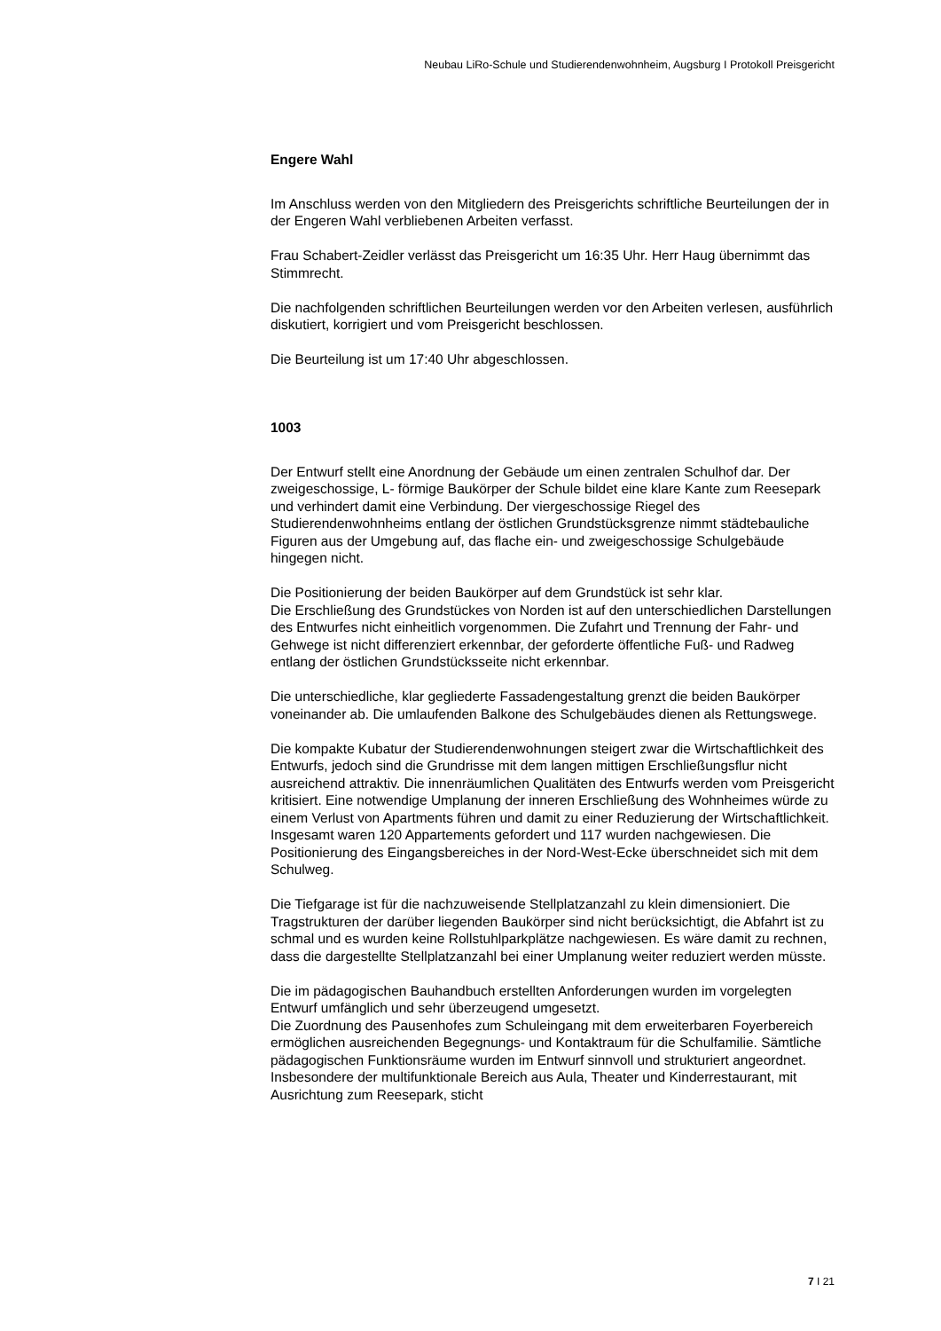Neubau LiRo-Schule und Studierendenwohnheim, Augsburg I Protokoll Preisgericht
Engere Wahl
Im Anschluss werden von den Mitgliedern des Preisgerichts schriftliche Beurteilungen der in der Engeren Wahl verbliebenen Arbeiten verfasst.
Frau Schabert-Zeidler verlässt das Preisgericht um 16:35 Uhr. Herr Haug übernimmt das Stimmrecht.
Die nachfolgenden schriftlichen Beurteilungen werden vor den Arbeiten verlesen, ausführlich diskutiert, korrigiert und vom Preisgericht beschlossen.
Die Beurteilung ist um 17:40 Uhr abgeschlossen.
1003
Der Entwurf stellt eine Anordnung der Gebäude um einen zentralen Schulhof dar. Der zweigeschossige, L- förmige Baukörper der Schule bildet eine klare Kante zum Reesepark und verhindert damit eine Verbindung. Der viergeschossige Riegel des Studierendenwohnheims entlang der östlichen Grundstücksgrenze nimmt städtebauliche Figuren aus der Umgebung auf, das flache ein- und zweigeschossige Schulgebäude hingegen nicht.
Die Positionierung der beiden Baukörper auf dem Grundstück ist sehr klar.
Die Erschließung des Grundstückes von Norden ist auf den unterschiedlichen Darstellungen des Entwurfes nicht einheitlich vorgenommen. Die Zufahrt und Trennung der Fahr- und Gehwege ist nicht differenziert erkennbar, der geforderte öffentliche Fuß- und Radweg entlang der östlichen Grundstücksseite nicht erkennbar.
Die unterschiedliche, klar gegliederte Fassadengestaltung grenzt die beiden Baukörper voneinander ab. Die umlaufenden Balkone des Schulgebäudes dienen als Rettungswege.
Die kompakte Kubatur der Studierendenwohnungen steigert zwar die Wirtschaftlichkeit des Entwurfs, jedoch sind die Grundrisse mit dem langen mittigen Erschließungsflur nicht ausreichend attraktiv. Die innenräumlichen Qualitäten des Entwurfs werden vom Preisgericht kritisiert. Eine notwendige Umplanung der inneren Erschließung des Wohnheimes würde zu einem Verlust von Apartments führen und damit zu einer Reduzierung der Wirtschaftlichkeit. Insgesamt waren 120 Appartements gefordert und 117 wurden nachgewiesen. Die Positionierung des Eingangsbereiches in der Nord-West-Ecke überschneidet sich mit dem Schulweg.
Die Tiefgarage ist für die nachzuweisende Stellplatzanzahl zu klein dimensioniert. Die Tragstrukturen der darüber liegenden Baukörper sind nicht berücksichtigt, die Abfahrt ist zu schmal und es wurden keine Rollstuhlparkplätze nachgewiesen. Es wäre damit zu rechnen, dass die dargestellte Stellplatzanzahl bei einer Umplanung weiter reduziert werden müsste.
Die im pädagogischen Bauhandbuch erstellten Anforderungen wurden im vorgelegten Entwurf umfänglich und sehr überzeugend umgesetzt.
Die Zuordnung des Pausenhofes zum Schuleingang mit dem erweiterbaren Foyerbereich ermöglichen ausreichenden Begegnungs- und Kontaktraum für die Schulfamilie. Sämtliche pädagogischen Funktionsräume wurden im Entwurf sinnvoll und strukturiert angeordnet. Insbesondere der multifunktionale Bereich aus Aula, Theater und Kinderrestaurant, mit Ausrichtung zum Reesepark, sticht
7 I 21